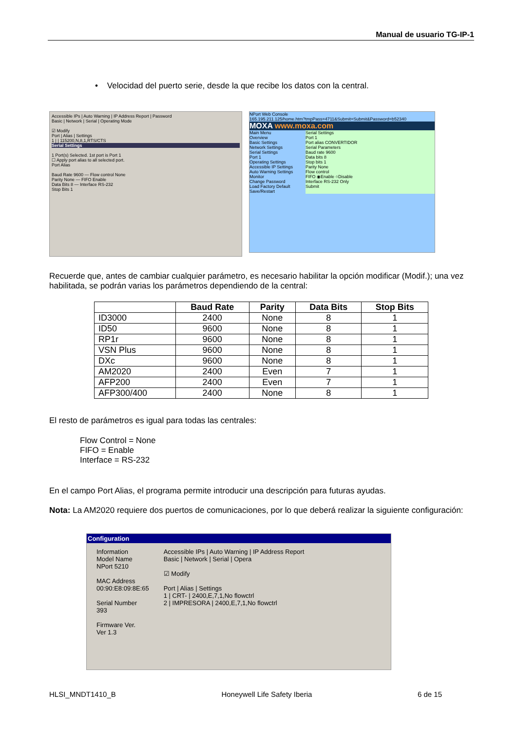Manual de usuario TG-IP-1
• Velocidad del puerto serie, desde la que recibe los datos con la central.
Accessible IPs | Auto Warning | IP Address Report | Password
Basic | Network | Serial | Operating Mode
☑ Modify
Port | Alias | Settings
1 | | 115200,N,8,1,RTS/CTS
Serial Settings
1 Port(s) Selected. 1st port is Port 1
☐ Apply port alias to all selected port.
Port Alias
Baud Rate 9600 — Flow control None
Parity None — FIFO Enable
Data Bits 8 — Interface RS-232
Stop Bits 1
NPort Web Console
165.195.211.125/home.htm?tmpPass=4711&Submit=Submit&Password=b52340
MOXA www.moxa.com
Main Menu
Overview
Basic Settings
Network Settings
Serial Settings
Port 1
Operating Settings
Accessible IP Settings
Auto Warning Settings
Monitor
Change Password
Load Factory Default
Save/Restart
Serial Settings
Port 1
Port alias CONVERTIDOR
Serial Parameters
Baud rate 9600
Data bits 8
Stop bits 1
Parity None
Flow control
FIFO ◉Enable ○Disable
Interface RS-232 Only
Submit
Recuerde que, antes de cambiar cualquier parámetro, es necesario habilitar la opción modificar (Modif.); una vez habilitada, se podrán varias los parámetros dependiendo de la central:
| | Baud Rate | Parity | Data Bits | Stop Bits |
| --- | --- | --- | --- | --- |
| ID3000 | 2400 | None | 8 | 1 |
| ID50 | 9600 | None | 8 | 1 |
| RP1r | 9600 | None | 8 | 1 |
| VSN Plus | 9600 | None | 8 | 1 |
| DXc | 9600 | None | 8 | 1 |
| AM2020 | 2400 | Even | 7 | 1 |
| AFP200 | 2400 | Even | 7 | 1 |
| AFP300/400 | 2400 | None | 8 | 1 |
El resto de parámetros es igual para todas las centrales:
Flow Control = None
FIFO = Enable
Interface = RS-232
En el campo Port Alias, el programa permite introducir una descripción para futuras ayudas.
Nota: La AM2020 requiere dos puertos de comunicaciones, por lo que deberá realizar la siguiente configuración:
Configuration
Information
Model Name
NPort 5210
MAC Address
00:90:E8:09:8E:65
Serial Number
393
Firmware Ver.
Ver 1.3
Accessible IPs | Auto Warning | IP Address Report
Basic | Network | Serial | Opera
☑ Modify
Port | Alias | Settings
1 | CRT- | 2400,E,7,1,No flowctrl
2 | IMPRESORA | 2400,E,7,1,No flowctrl
HLSI_MNDT1410_B Honeywell Life Safety Iberia 6 de 15